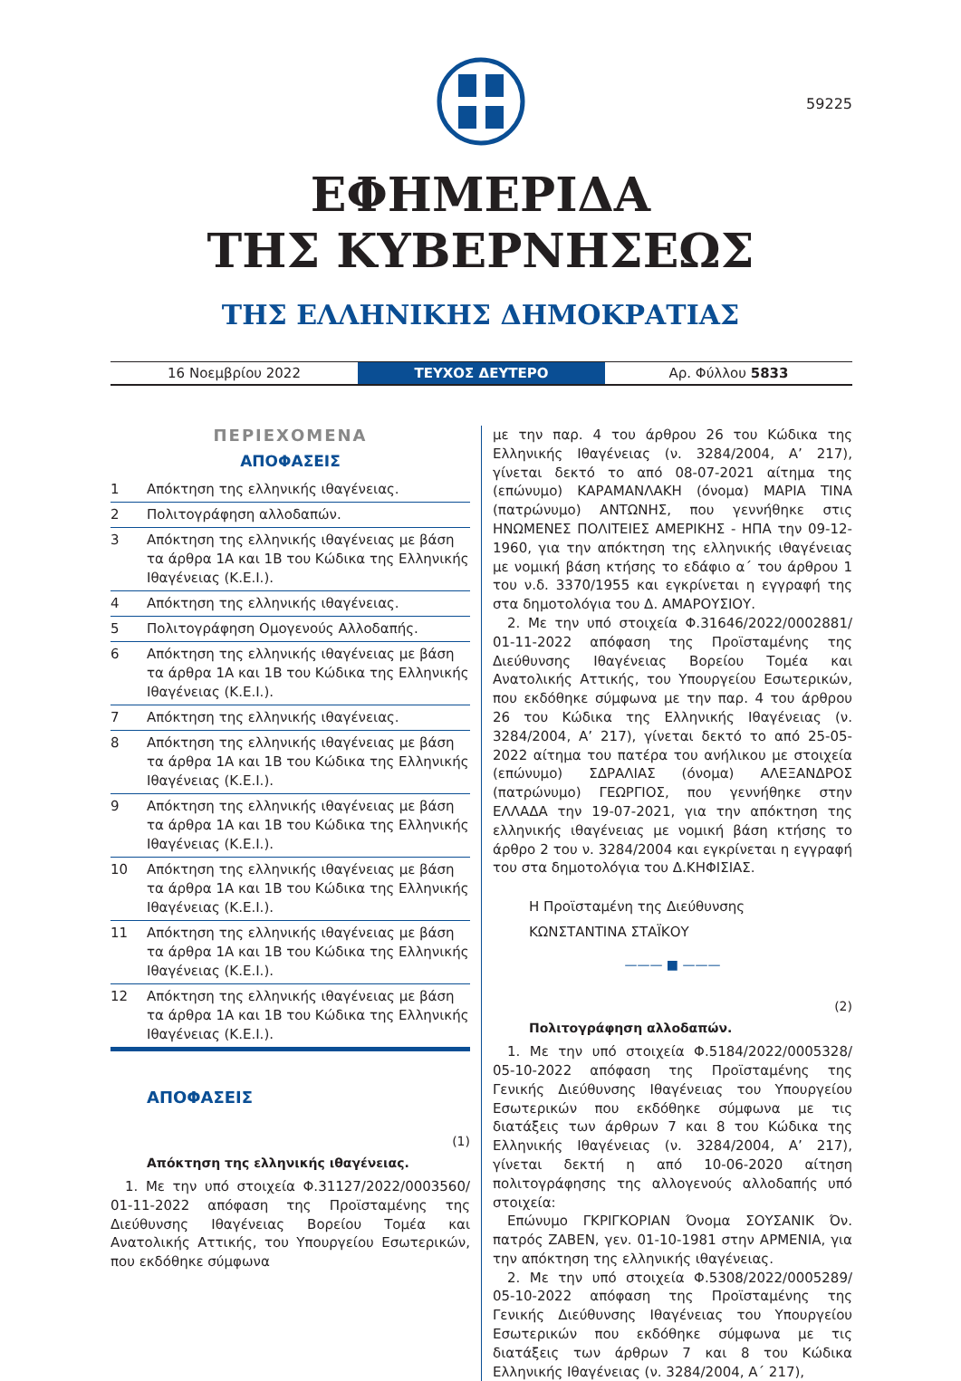59225
ΕΦΗΜΕΡΙΔΑ
ΤΗΣ ΚΥΒΕΡΝΗΣΕΩΣ
ΤΗΣ ΕΛΛΗΝΙΚΗΣ ΔΗΜΟΚΡΑΤΙΑΣ
16 Νοεμβρίου 2022
ΤΕΥΧΟΣ ΔΕΥΤΕΡΟ
Αρ. Φύλλου 5833
ΠΕΡΙΕΧΟΜΕΝΑ
ΑΠΟΦΑΣΕΙΣ
1 Απόκτηση της ελληνικής ιθαγένειας.
2 Πολιτογράφηση αλλοδαπών.
3 Απόκτηση της ελληνικής ιθαγένειας με βάση τα άρθρα 1Α και 1Β του Κώδικα της Ελληνικής Ιθαγένειας (Κ.Ε.Ι.).
4 Απόκτηση της ελληνικής ιθαγένειας.
5 Πολιτογράφηση Ομογενούς Αλλοδαπής.
6 Απόκτηση της ελληνικής ιθαγένειας με βάση τα άρθρα 1Α και 1Β του Κώδικα της Ελληνικής Ιθαγένειας (Κ.Ε.Ι.).
7 Απόκτηση της ελληνικής ιθαγένειας.
8 Απόκτηση της ελληνικής ιθαγένειας με βάση τα άρθρα 1Α και 1Β του Κώδικα της Ελληνικής Ιθαγένειας (Κ.Ε.Ι.).
9 Απόκτηση της ελληνικής ιθαγένειας με βάση τα άρθρα 1Α και 1Β του Κώδικα της Ελληνικής Ιθαγένειας (Κ.Ε.Ι.).
10 Απόκτηση της ελληνικής ιθαγένειας με βάση τα άρθρα 1Α και 1Β του Κώδικα της Ελληνικής Ιθαγένειας (Κ.Ε.Ι.).
11 Απόκτηση της ελληνικής ιθαγένειας με βάση τα άρθρα 1Α και 1Β του Κώδικα της Ελληνικής Ιθαγένειας (Κ.Ε.Ι.).
12 Απόκτηση της ελληνικής ιθαγένειας με βάση τα άρθρα 1Α και 1Β του Κώδικα της Ελληνικής Ιθαγένειας (Κ.Ε.Ι.).
ΑΠΟΦΑΣΕΙΣ
(1)
Απόκτηση της ελληνικής ιθαγένειας.
1. Με την υπό στοιχεία Φ.31127/2022/0003560/ 01-11-2022 απόφαση της Προϊσταμένης της Διεύθυνσης Ιθαγένειας Βορείου Τομέα και Ανατολικής Αττικής, του Υπουργείου Εσωτερικών, που εκδόθηκε σύμφωνα
με την παρ. 4 του άρθρου 26 του Κώδικα της Ελληνικής Ιθαγένειας (ν. 3284/2004, Α’ 217), γίνεται δεκτό το από 08-07-2021 αίτημα της (επώνυμο) ΚΑΡΑΜΑΝΛΑΚΗ (όνομα) ΜΑΡΙΑ ΤΙΝΑ (πατρώνυμο) ΑΝΤΩΝΗΣ, που γεννήθηκε στις ΗΝΩΜΕΝΕΣ ΠΟΛΙΤΕΙΕΣ ΑΜΕΡΙΚΗΣ - ΗΠΑ την 09-12-1960, για την απόκτηση της ελληνικής ιθαγένειας με νομική βάση κτήσης το εδάφιο α΄ του άρθρου 1 του ν.δ. 3370/1955 και εγκρίνεται η εγγραφή της στα δημοτολόγια του Δ. ΑΜΑΡΟΥΣΙΟΥ.
2. Με την υπό στοιχεία Φ.31646/2022/0002881/ 01-11-2022 απόφαση της Προϊσταμένης της Διεύθυνσης Ιθαγένειας Βορείου Τομέα και Ανατολικής Αττικής, του Υπουργείου Εσωτερικών, που εκδόθηκε σύμφωνα με την παρ. 4 του άρθρου 26 του Κώδικα της Ελληνικής Ιθαγένειας (ν. 3284/2004, Α’ 217), γίνεται δεκτό το από 25-05-2022 αίτημα του πατέρα του ανήλικου με στοιχεία (επώνυμο) ΣΔΡΑΛΙΑΣ (όνομα) ΑΛΕΞΑΝΔΡΟΣ (πατρώνυμο) ΓΕΩΡΓΙΟΣ, που γεννήθηκε στην ΕΛΛΑΔΑ την 19-07-2021, για την απόκτηση της ελληνικής ιθαγένειας με νομική βάση κτήσης το άρθρο 2 του ν. 3284/2004 και εγκρίνεται η εγγραφή του στα δημοτολόγια του Δ.ΚΗΦΙΣΙΑΣ.
Η Προϊσταμένη της Διεύθυνσης
ΚΩΝΣΤΑΝΤΙΝΑ ΣΤΑΪΚΟΥ
——— ■ ———
(2)
Πολιτογράφηση αλλοδαπών.
1. Με την υπό στοιχεία Φ.5184/2022/0005328/ 05-10-2022 απόφαση της Προϊσταμένης της Γενικής Διεύθυνσης Ιθαγένειας του Υπουργείου Εσωτερικών που εκδόθηκε σύμφωνα με τις διατάξεις των άρθρων 7 και 8 του Κώδικα της Ελληνικής Ιθαγένειας (ν. 3284/2004, Α’ 217), γίνεται δεκτή η από 10-06-2020 αίτηση πολιτογράφησης της αλλογενούς αλλοδαπής υπό στοιχεία:
Επώνυμο ΓΚΡΙΓΚΟΡΙΑΝ Όνομα ΣΟΥΣΑΝΙΚ Όν. πατρός ΖΑΒΕΝ, γεν. 01-10-1981 στην ΑΡΜΕΝΙΑ, για την απόκτηση της ελληνικής ιθαγένειας.
2. Με την υπό στοιχεία Φ.5308/2022/0005289/ 05-10-2022 απόφαση της Προϊσταμένης της Γενικής Διεύθυνσης Ιθαγένειας του Υπουργείου Εσωτερικών που εκδόθηκε σύμφωνα με τις διατάξεις των άρθρων 7 και 8 του Κώδικα Ελληνικής Ιθαγένειας (ν. 3284/2004, Α΄ 217),